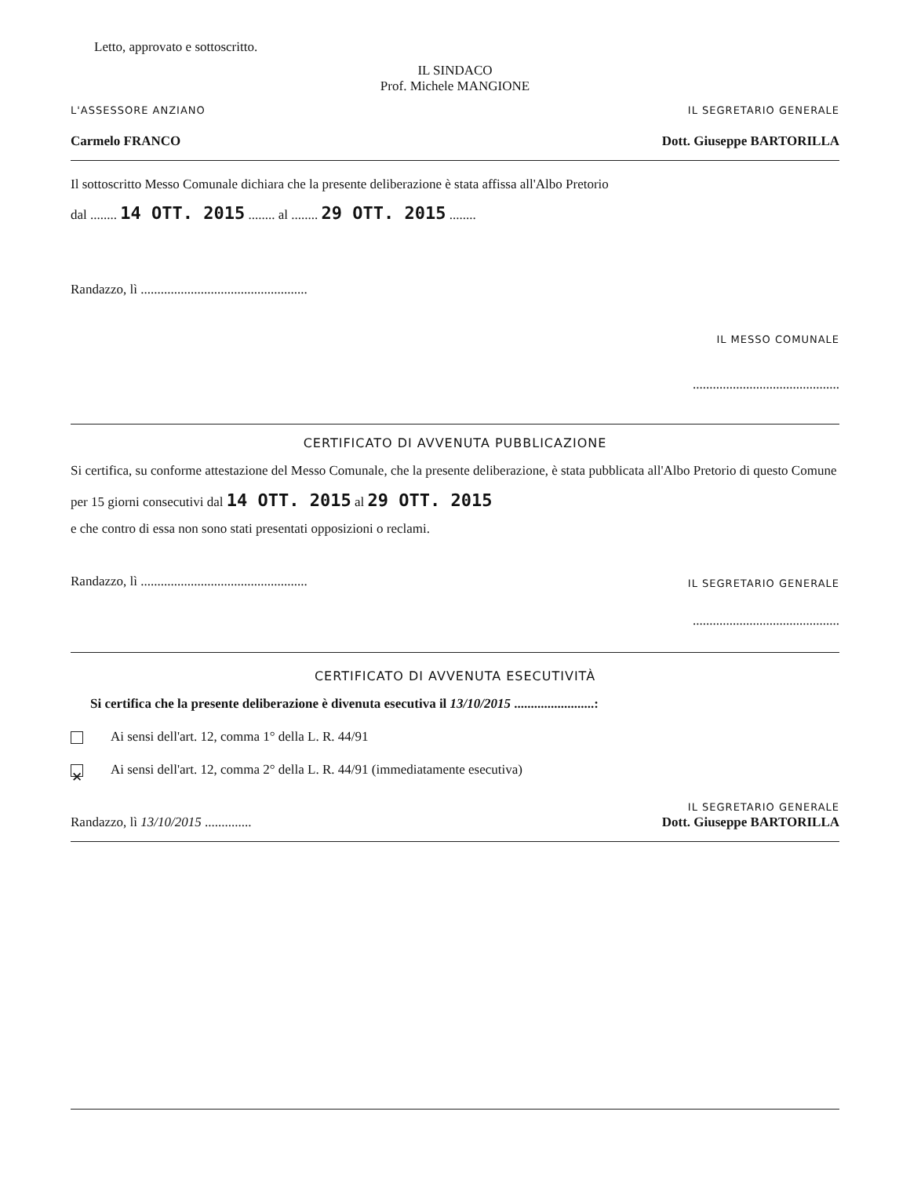Letto, approvato e sottoscritto.
IL SINDACO
Prof. Michele MANGIONE
L'ASSESSORE ANZIANO
Carmelo FRANCO
IL SEGRETARIO GENERALE
Dott. Giuseppe BARTORILLA
Il sottoscritto Messo Comunale dichiara che la presente deliberazione è stata affissa all'Albo Pretorio
dal ........ 14 OTT. 2015 ........ al ........ 29 OTT. 2015 ........
Randazzo, lì ..................................................
IL MESSO COMUNALE
............................................
CERTIFICATO DI AVVENUTA PUBBLICAZIONE
Si certifica, su conforme attestazione del Messo Comunale, che la presente deliberazione, è stata pubblicata all'Albo Pretorio di questo Comune per 15 giorni consecutivi dal 14 OTT. 2015 al 29 OTT. 2015
e che contro di essa non sono stati presentati opposizioni o reclami.
Randazzo, lì .................................................. IL SEGRETARIO GENERALE
............................................
CERTIFICATO DI AVVENUTA ESECUTIVITÀ
Si certifica che la presente deliberazione è divenuta esecutiva il 13/10/2015 ........................:
Ai sensi dell'art. 12, comma 1° della L. R. 44/91
✕ Ai sensi dell'art. 12, comma 2° della L. R. 44/91 (immediatamente esecutiva)
Randazzo, lì 13/10/2015 ..............
IL SEGRETARIO GENERALE
Dott. Giuseppe BARTORILLA